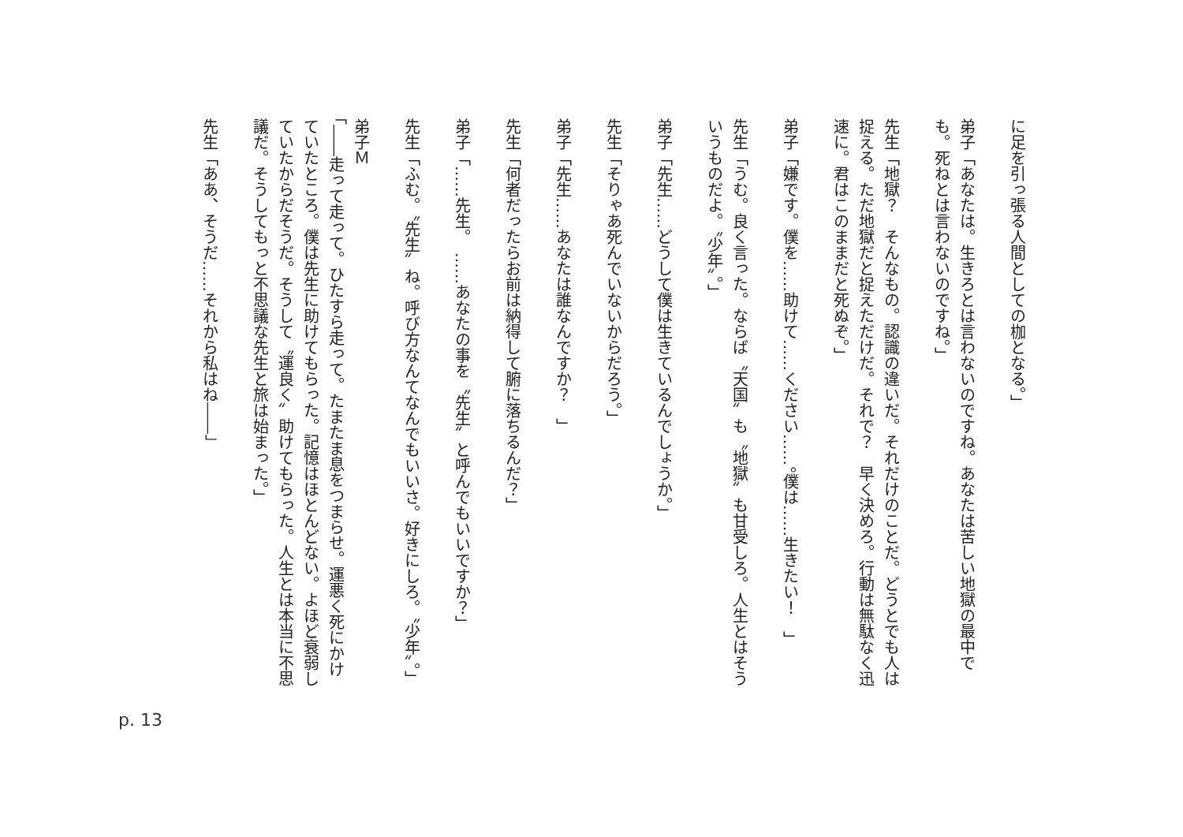に足を引っ張る人間としての枷となる。」
弟子「あなたは。生きろとは言わないのですね。あなたは苦しい地獄の最中でも。死ねとは言わないのですね。」
先生「地獄？　そんなもの。認識の違いだ。それだけのことだ。どうとでも人は捉える。ただ地獄だと捉えただけだ。それで？　早く決めろ。行動は無駄なく迅速に。君はこのままだと死ぬぞ。」
弟子「嫌です。僕を……助けて……ください……。僕は……生きたい！　」
先生「うむ。良く言った。ならば〝天国〟も〝地獄〟も甘受しろ。人生とはそういうものだよ。〝少年〟。」
弟子「先生……どうして僕は生きているんでしょうか。」
先生「そりゃあ死んでいないからだろう。」
弟子「先生……あなたは誰なんですか？　」
先生「何者だったらお前は納得して腑に落ちるんだ？」
弟子「……先生。　……あなたの事を〝先生〟と呼んでもいいですか？」
先生「ふむ。〝先生〟ね。呼び方なんてなんでもいいさ。好きにしろ。〝少年〟。」
弟子Ｍ
「――走って走って。ひたすら走って。たまたま息をつまらせ。運悪く死にかけていたところ。僕は先生に助けてもらった。記憶はほとんどない。よほど衰弱していたからだそうだ。そうして〝運良く〟助けてもらった。人生とは本当に不思議だ。そうしてもっと不思議な先生と旅は始まった。」
先生「ああ、そうだ……それから私はね――」
p. 13